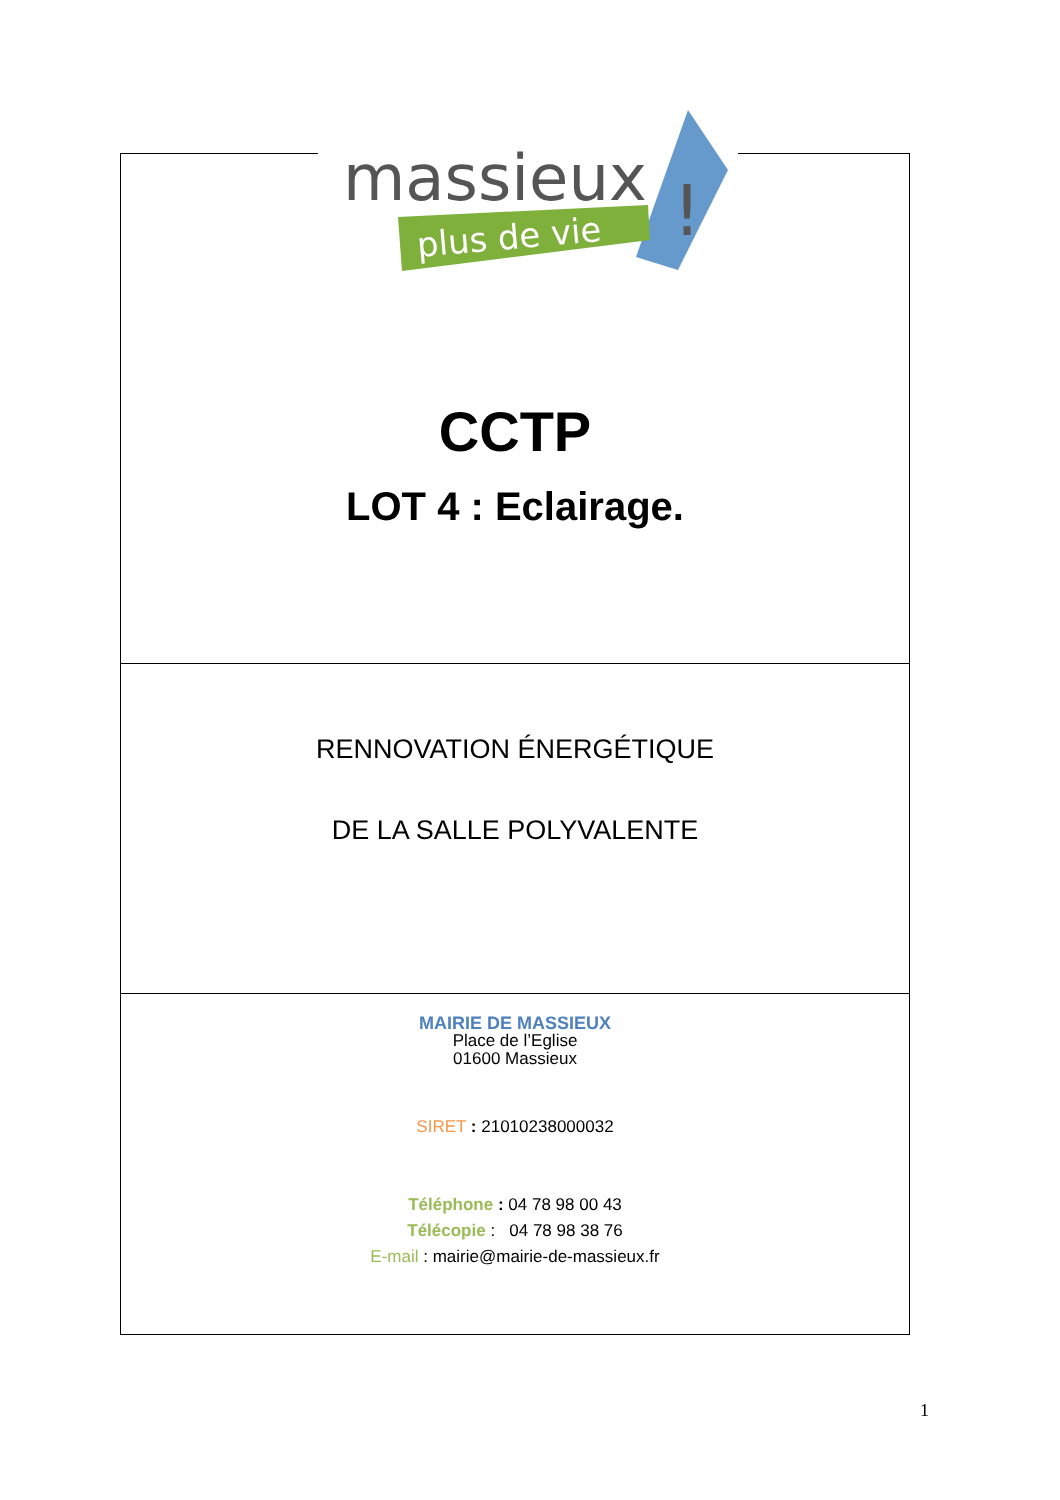CCTP
LOT 4 : Eclairage.
RENNOVATION ÉNERGÉTIQUE
DE LA SALLE POLYVALENTE
MAIRIE DE MASSIEUX
Place de l’Eglise
01600 Massieux
SIRET : 21010238000032
Téléphone : 04 78 98 00 43
Télécopie : 04 78 98 38 76
E-mail : mairie@mairie-de-massieux.fr
massieux
plus de vie
!
1